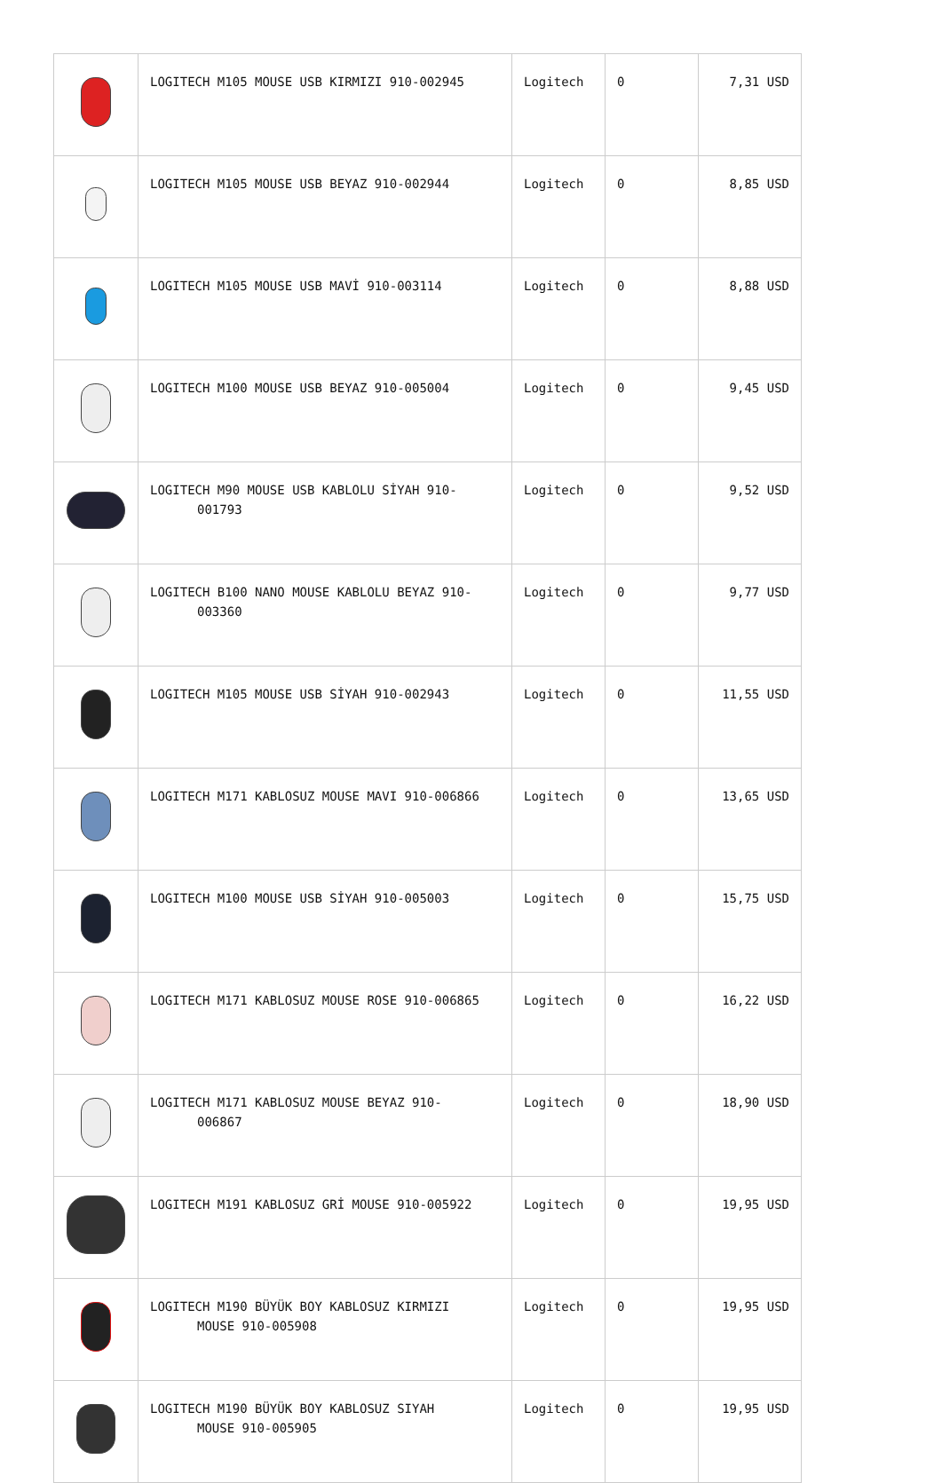| | LOGITECH M105 MOUSE USB KIRMIZI 910-002945 | Logitech | 0 | 7,31 USD |
| | LOGITECH M105 MOUSE USB BEYAZ 910-002944 | Logitech | 0 | 8,85 USD |
| | LOGITECH M105 MOUSE USB MAVİ 910-003114 | Logitech | 0 | 8,88 USD |
| | LOGITECH M100 MOUSE USB BEYAZ 910-005004 | Logitech | 0 | 9,45 USD |
| | LOGITECH M90 MOUSE USB KABLOLU SİYAH 910- 001793 | Logitech | 0 | 9,52 USD |
| | LOGITECH B100 NANO MOUSE KABLOLU BEYAZ 910- 003360 | Logitech | 0 | 9,77 USD |
| | LOGITECH M105 MOUSE USB SİYAH 910-002943 | Logitech | 0 | 11,55 USD |
| | LOGITECH M171 KABLOSUZ MOUSE MAVI 910-006866 | Logitech | 0 | 13,65 USD |
| | LOGITECH M100 MOUSE USB SİYAH 910-005003 | Logitech | 0 | 15,75 USD |
| | LOGITECH M171 KABLOSUZ MOUSE ROSE 910-006865 | Logitech | 0 | 16,22 USD |
| | LOGITECH M171 KABLOSUZ MOUSE BEYAZ 910- 006867 | Logitech | 0 | 18,90 USD |
| | LOGITECH M191 KABLOSUZ GRİ MOUSE 910-005922 | Logitech | 0 | 19,95 USD |
| | LOGITECH M190 BÜYÜK BOY KABLOSUZ KIRMIZI MOUSE 910-005908 | Logitech | 0 | 19,95 USD |
| | LOGITECH M190 BÜYÜK BOY KABLOSUZ SIYAH MOUSE 910-005905 | Logitech | 0 | 19,95 USD |